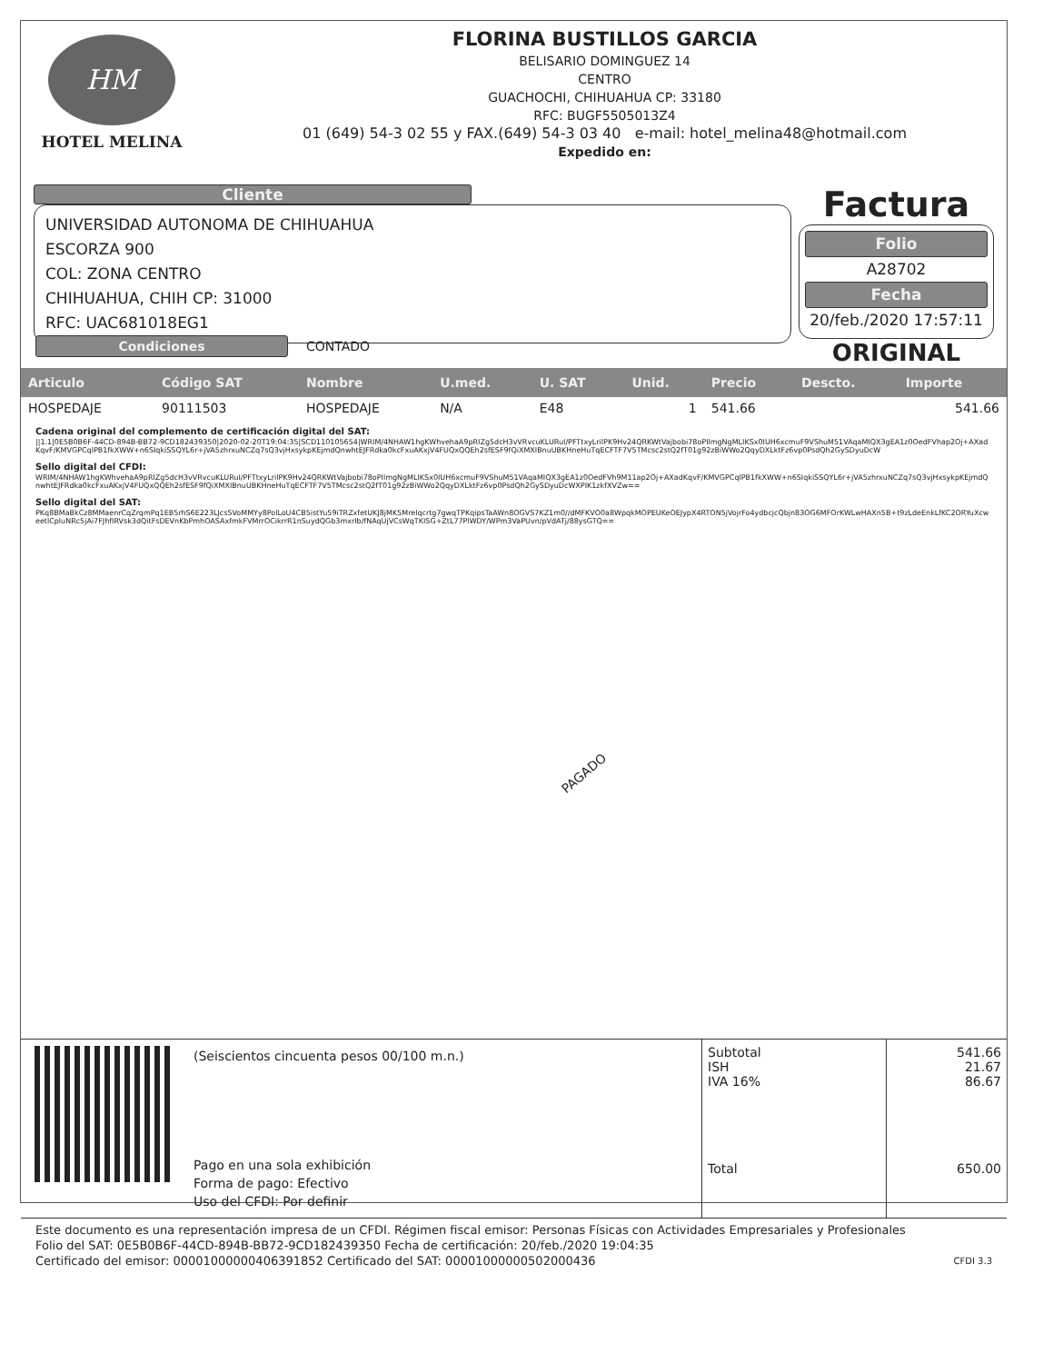HM
HOTEL MELINA
FLORINA BUSTILLOS GARCIA
BELISARIO DOMINGUEZ 14
CENTRO
GUACHOCHI, CHIHUAHUA CP: 33180
RFC: BUGF5505013Z4
01 (649) 54-3 02 55 y FAX.(649) 54-3 03 40 e-mail: hotel_melina48@hotmail.com
Expedido en:
Cliente
UNIVERSIDAD AUTONOMA DE CHIHUAHUA
ESCORZA 900
COL: ZONA CENTRO
CHIHUAHUA, CHIH CP: 31000
RFC: UAC681018EG1
Factura
Folio
A28702
Fecha
20/feb./2020 17:57:11
ORIGINAL
Condiciones
CONTADO
| Articulo | Código SAT | Nombre | U.med. | U. SAT | Unid. | Precio | Descto. | Importe |
| --- | --- | --- | --- | --- | --- | --- | --- | --- |
| HOSPEDAJE | 90111503 | HOSPEDAJE | N/A | E48 | 1 | 541.66 | | 541.66 |
Cadena original del complemento de certificación digital del SAT:
||1.1|0E5B0B6F-44CD-894B-BB72-9CD182439350|2020-02-20T19:04:35|SCD110105654|WRIM/4NHAW1hgKWhvehaA9pRIZg5dcH3vVRvcuKLURuI/PFTtxyLrilPK9Hv24QRKWtVajbobi78oPIlmgNgMLIKSx0IUH6xcmuF9VShuM51VAqaMIQX3gEA1z0OedFVhap2Oj+AXadKqvF/KMVGPCqlPB1fkXWW+n6SIqkiSSQYL6r+jVA5zhrxuNCZq7sQ3vjHxsykpKEjmdQnwhtEJFRdka0kcFxuAKxjV4FUQxQQEh2sfESF9fQiXMXIBnuUBKHneHuTqECFTF7V5TMcsc2stQ2fT01g92zBiWWo2QqyDXLktFz6vp0PsdQh2GySDyuDcW
Sello digital del CFDI:
WRIM/4NHAW1hgKWhvehaA9pRIZg5dcH3vVRvcuKLURuI/PFTtxyLrilPK9Hv24QRKWtVajbobi78oPIlmgNgMLIKSx0IUH6xcmuF9VShuM51VAqaMIQX3gEA1z0OedFVh9M11ap2Oj+AXadKqvF/KMVGPCqlPB1fkXWW+n6SIqkiSSQYL6r+jVA5zhrxuNCZq7sQ3vjHxsykpKEjmdQnwhtEJFRdka0kcFxuAKxjV4FUQxQQEh2sfESF9fQiXMXIBnuUBKHneHuTqECFTF7V5TMcsc2stQ2fT01g92zBiWWo2QqyDXLktFz6vp0PsdQh2GySDyuDcWXPIK1zkfXVZw==
Sello digital del SAT:
PKq8BMaBkCz8MMaenrCqZrqmPq1EB5rhS6E223LJcs5VoMMYy8PolLoU4CB5istYu59iTRZxfetUKJ8jMK5Mrelqcrtg7gwqTPKqipsTaAWn8OGVS7KZ1m0//dMFKVO0a8WpqkMOPEUKeOEJypX4RTON5jVojrFo4ydbcjcQbjn83OG6MFOrKWLwHAXn5B+t9zLdeEnkLfKC2ORYuXcweetlCpluNRc5jAi7FJhfIRVsk3dQitFsDEVnKbPmhOASAxfmkFVMrrOCikrrR1nSuydQGb3mxrIb/fNAqUjVCsWqTKISG+ZtL77PlWDY/WPm3VaPUvn/pVdATj/88ysGTQ==
PAGADO
| | (Seiscientos cincuenta pesos 00/100 m.n.) Pago en una sola exhibición Forma de pago: Efectivo Uso del CFDI: Por definir | Subtotal ISH IVA 16% Total | 541.66 21.67 86.67 650.00 |
Este documento es una representación impresa de un CFDI. Régimen fiscal emisor: Personas Físicas con Actividades Empresariales y Profesionales
Folio del SAT: 0E5B0B6F-44CD-894B-BB72-9CD182439350 Fecha de certificación: 20/feb./2020 19:04:35
Certificado del emisor: 00001000000406391852 Certificado del SAT: 00001000000502000436 CFDI 3.3